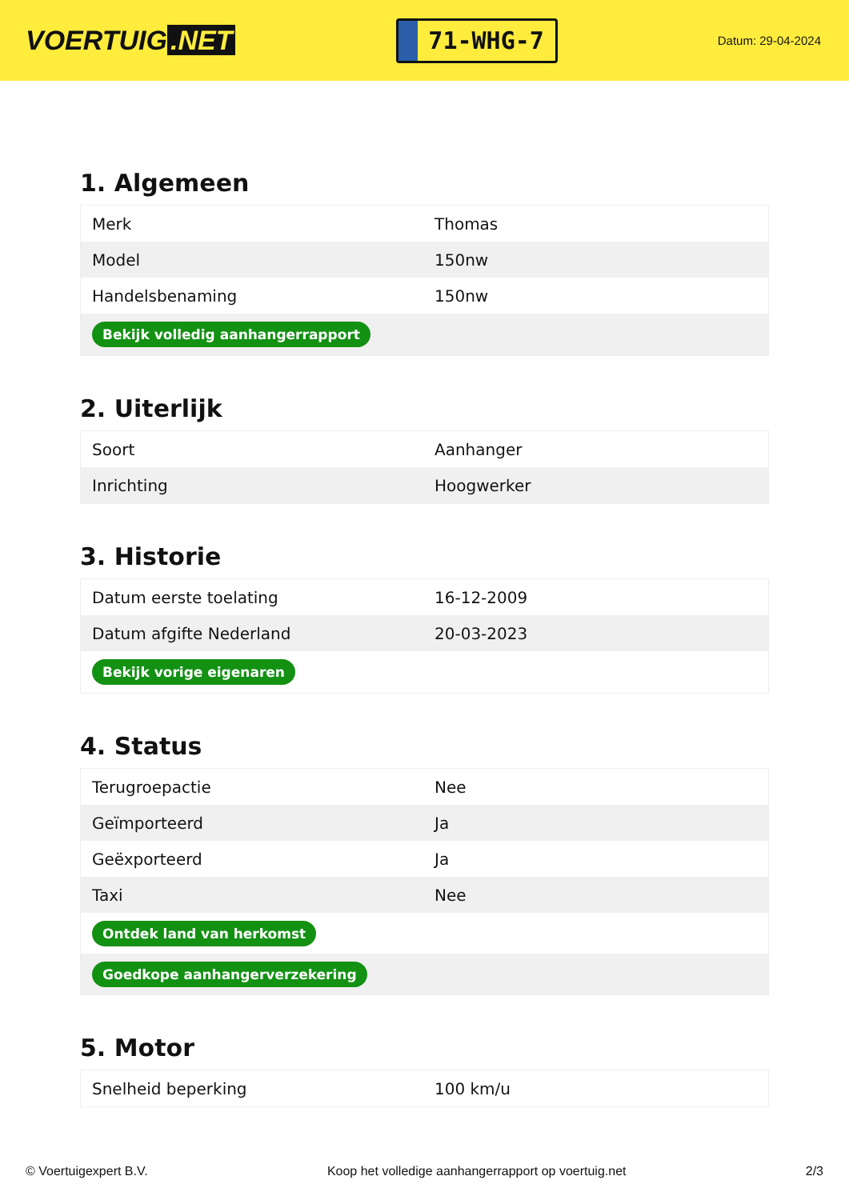VOERTUIG.NET
71-WHG-7
Datum: 29-04-2024
1. Algemeen
| Merk | Thomas |
| Model | 150nw |
| Handelsbenaming | 150nw |
| Bekijk volledig aanhangerrapport | |
2. Uiterlijk
| Soort | Aanhanger |
| Inrichting | Hoogwerker |
3. Historie
| Datum eerste toelating | 16-12-2009 |
| Datum afgifte Nederland | 20-03-2023 |
| Bekijk vorige eigenaren | |
4. Status
| Terugroepactie | Nee |
| Geïmporteerd | Ja |
| Geëxporteerd | Ja |
| Taxi | Nee |
| Ontdek land van herkomst | |
| Goedkope aanhangerverzekering | |
5. Motor
| Snelheid beperking | 100 km/u |
© Voertuigexpert B.V. Koop het volledige aanhangerrapport op voertuig.net 2/3